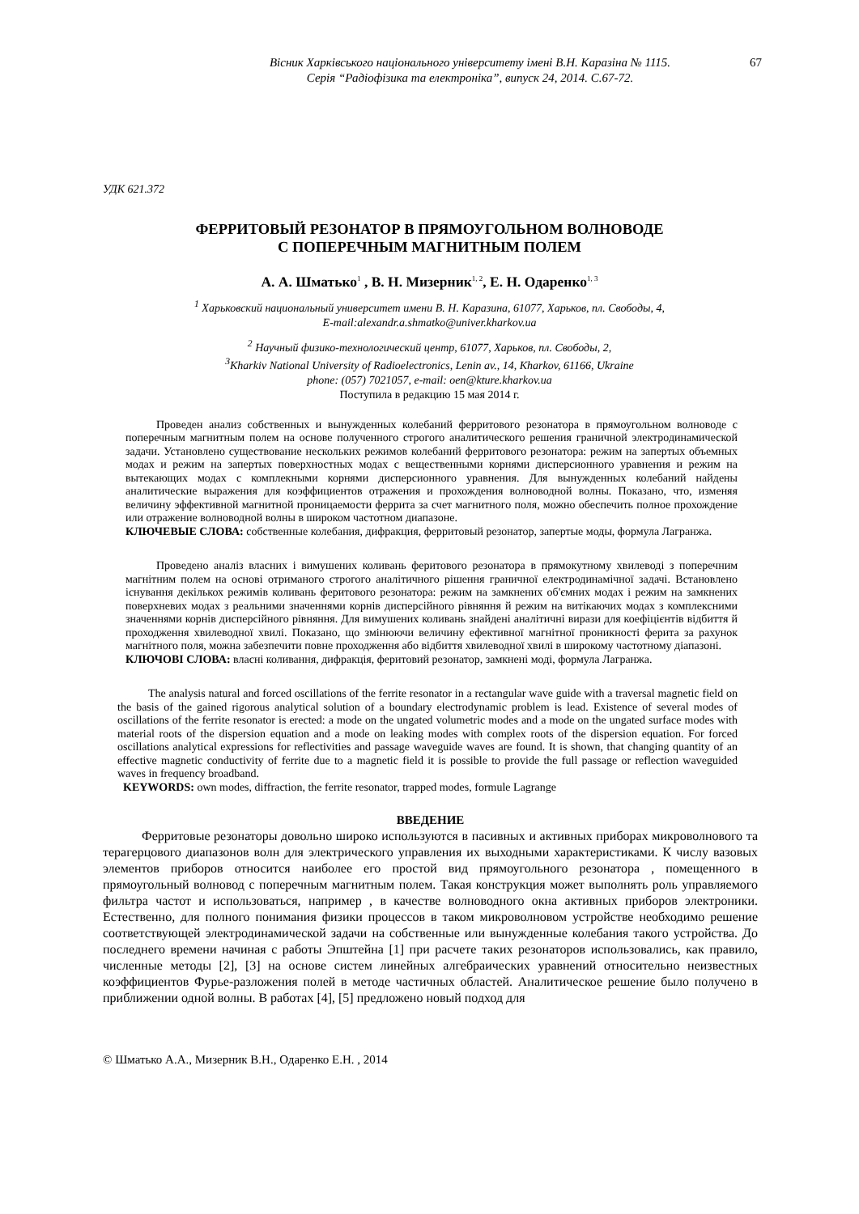Вісник Харківського національного університету імені В.Н. Каразіна № 1115.
Серія “Радіофізика та електроніка”, випуск 24, 2014. С.67-72.
67
УДК 621.372
ФЕРРИТОВЫЙ РЕЗОНАТОР В ПРЯМОУГОЛЬНОМ ВОЛНОВОДЕ
С ПОПЕРЕЧНЫМ МАГНИТНЫМ ПОЛЕМ
А. А. Шматько<sup>1</sup> , В. Н. Мизерник<sup>1, 2</sup>, Е. Н. Одаренко<sup>1, 3</sup>
<sup>1</sup> Харьковский национальный университет имени В. Н. Каразина, 61077, Харьков, пл. Свободы, 4,
E-mail:alexandr.a.shmatko@univer.kharkov.ua
<sup>2</sup> Научный физико-технологический центр, 61077, Харьков, пл. Свободы, 2,
<sup>3</sup> Kharkiv National University of Radioelectronics, Lenin av., 14, Kharkov, 61166, Ukraine
phone: (057) 7021057, e-mail: oen@kture.kharkov.ua
Поступила в редакцию 15 мая 2014 г.
Проведен анализ собственных и вынужденных колебаний ферритового резонатора в прямоугольном волноводе с поперечным магнитным полем на основе полученного строгого аналитического решения граничной электродинамической задачи. Установлено существование нескольких режимов колебаний ферритового резонатора: режим на запертых объемных модах и режим на запертых поверхностных модах с вещественными корнями дисперсионного уравнения и режим на вытекающих модах с комплекными корнями дисперсионного уравнения. Для вынужденных колебаний найдены аналитические выражения для коэффициентов отражения и прохождения волноводной волны. Показано, что, изменяя величину эффективной магнитной проницаемости феррита за счет магнитного поля, можно обеспечить полное прохождение или отражение волноводной волны в широком частотном диапазоне.
КЛЮЧЕВЫЕ СЛОВА: собственные колебания, дифракция, ферритовый резонатор, запертые моды, формула Лагранжа.
Проведено аналіз власних і вимушених коливань феритового резонатора в прямокутному хвилеводі з поперечним магнітним полем на основі отриманого строгого аналітичного рішення граничної електродинамічної задачі. Встановлено існування декількох режимів коливань феритового резонатора: режим на замкнених об'ємних модах і режим на замкнених поверхневих модах з реальними значеннями корнів дисперсійного рівняння й режим на витікаючих модах з комплексними значеннями корнів дисперсійного рівняння. Для вимушених коливань знайдені аналітичні вирази для коефіцієнтів відбиття й проходження хвилеводної хвилі. Показано, що змінюючи величину ефективної магнітної проникності ферита за рахунок магнітного поля, можна забезпечити повне проходження або відбиття хвилеводної хвилі в широкому частотному діапазоні.
КЛЮЧОВІ СЛОВА: власні коливання, дифракція, феритовий резонатор, замкнені моді, формула Лагранжа.
The analysis natural and forced oscillations of the ferrite resonator in a rectangular wave guide with a traversal magnetic field on the basis of the gained rigorous analytical solution of a boundary electrodynamic problem is lead. Existence of several modes of oscillations of the ferrite resonator is erected: a mode on the ungated volumetric modes and a mode on the ungated surface modes with material roots of the dispersion equation and a mode on leaking modes with complex roots of the dispersion equation. For forced oscillations analytical expressions for reflectivities and passage waveguide waves are found. It is shown, that changing quantity of an effective magnetic conductivity of ferrite due to a magnetic field it is possible to provide the full passage or reflection waveguided waves in frequency broadband.
KEYWORDS: own modes, diffraction, the ferrite resonator, trapped modes, formule Lagrange
ВВЕДЕНИЕ
Ферритовые резонаторы довольно широко используются в пасивных и активных приборах микроволнового та терагерцового диапазонов волн для электрического управления их выходными характеристиками. К числу вазовых элементов приборов относится наиболее его простой вид прямоугольного резонатора , помещенного в прямоугольный волновод с поперечным магнитным полем. Такая конструкция может выполнять роль управляемого фильтра частот и использоваться, например , в качестве волноводного окна активных приборов электроники. Естественно, для полного понимания физики процессов в таком микроволновом устройстве необходимо решение соответствующей электродинамической задачи на собственные или вынужденные колебания такого устройства. До последнего времени начиная с работы Эпштейна [1] при расчете таких резонаторов использовались, как правило, численные методы [2], [3] на основе систем линейных алгебраических уравнений относительно неизвестных коэффициентов Фурье-разложения полей в методе частичных областей. Аналитическое решение было получено в приближении одной волны. В работах [4], [5] предложено новый подход для
© Шматько А.А., Мизерник В.Н., Одаренко Е.Н. , 2014